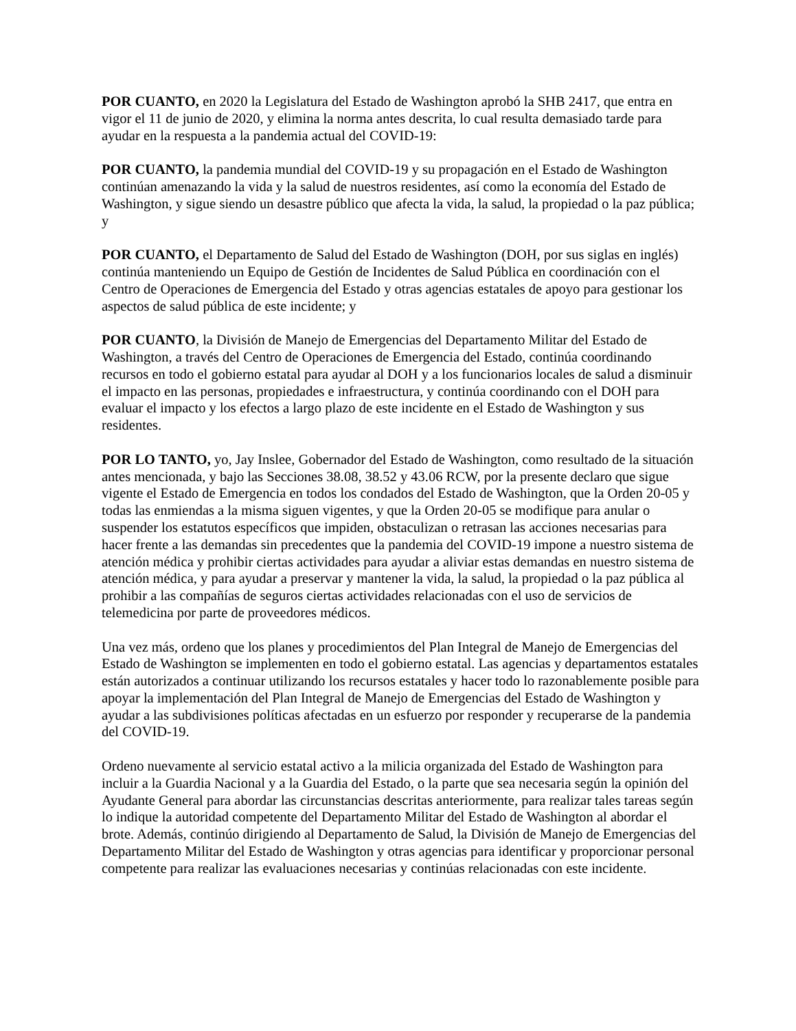POR CUANTO, en 2020 la Legislatura del Estado de Washington aprobó la SHB 2417, que entra en vigor el 11 de junio de 2020, y elimina la norma antes descrita, lo cual resulta demasiado tarde para ayudar en la respuesta a la pandemia actual del COVID-19:
POR CUANTO, la pandemia mundial del COVID-19 y su propagación en el Estado de Washington continúan amenazando la vida y la salud de nuestros residentes, así como la economía del Estado de Washington, y sigue siendo un desastre público que afecta la vida, la salud, la propiedad o la paz pública; y
POR CUANTO, el Departamento de Salud del Estado de Washington (DOH, por sus siglas en inglés) continúa manteniendo un Equipo de Gestión de Incidentes de Salud Pública en coordinación con el Centro de Operaciones de Emergencia del Estado y otras agencias estatales de apoyo para gestionar los aspectos de salud pública de este incidente; y
POR CUANTO, la División de Manejo de Emergencias del Departamento Militar del Estado de Washington, a través del Centro de Operaciones de Emergencia del Estado, continúa coordinando recursos en todo el gobierno estatal para ayudar al DOH y a los funcionarios locales de salud a disminuir el impacto en las personas, propiedades e infraestructura, y continúa coordinando con el DOH para evaluar el impacto y los efectos a largo plazo de este incidente en el Estado de Washington y sus residentes.
POR LO TANTO, yo, Jay Inslee, Gobernador del Estado de Washington, como resultado de la situación antes mencionada, y bajo las Secciones 38.08, 38.52 y 43.06 RCW, por la presente declaro que sigue vigente el Estado de Emergencia en todos los condados del Estado de Washington, que la Orden 20-05 y todas las enmiendas a la misma siguen vigentes, y que la Orden 20-05 se modifique para anular o suspender los estatutos específicos que impiden, obstaculizan o retrasan las acciones necesarias para hacer frente a las demandas sin precedentes que la pandemia del COVID-19 impone a nuestro sistema de atención médica y prohibir ciertas actividades para ayudar a aliviar estas demandas en nuestro sistema de atención médica, y para ayudar a preservar y mantener la vida, la salud, la propiedad o la paz pública al prohibir a las compañías de seguros ciertas actividades relacionadas con el uso de servicios de telemedicina por parte de proveedores médicos.
Una vez más, ordeno que los planes y procedimientos del Plan Integral de Manejo de Emergencias del Estado de Washington se implementen en todo el gobierno estatal. Las agencias y departamentos estatales están autorizados a continuar utilizando los recursos estatales y hacer todo lo razonablemente posible para apoyar la implementación del Plan Integral de Manejo de Emergencias del Estado de Washington y ayudar a las subdivisiones políticas afectadas en un esfuerzo por responder y recuperarse de la pandemia del COVID-19.
Ordeno nuevamente al servicio estatal activo a la milicia organizada del Estado de Washington para incluir a la Guardia Nacional y a la Guardia del Estado, o la parte que sea necesaria según la opinión del Ayudante General para abordar las circunstancias descritas anteriormente, para realizar tales tareas según lo indique la autoridad competente del Departamento Militar del Estado de Washington al abordar el brote. Además, continúo dirigiendo al Departamento de Salud, la División de Manejo de Emergencias del Departamento Militar del Estado de Washington y otras agencias para identificar y proporcionar personal competente para realizar las evaluaciones necesarias y continúas relacionadas con este incidente.